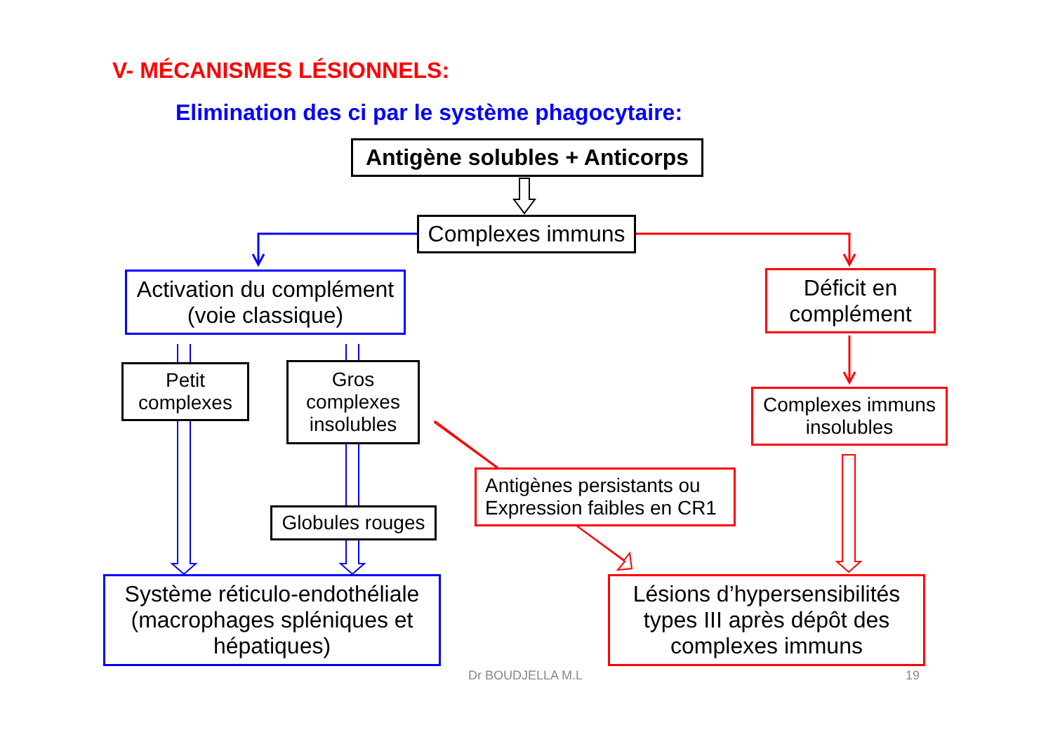V- MÉCANISMES LÉSIONNELS:
Elimination des ci par le système phagocytaire:
Antigène solubles + Anticorps
Complexes immuns
Activation du complément
(voie classique)
Déficit en
complément
Petit
complexes
Gros
complexes
insolubles
Complexes immuns
insolubles
Antigènes persistants ou
Expression faibles en CR1
Globules rouges
Système réticulo-endothéliale
(macrophages spléniques et
hépatiques)
Lésions d’hypersensibilités
types III après dépôt des
complexes immuns
Dr BOUDJELLA M.L 19